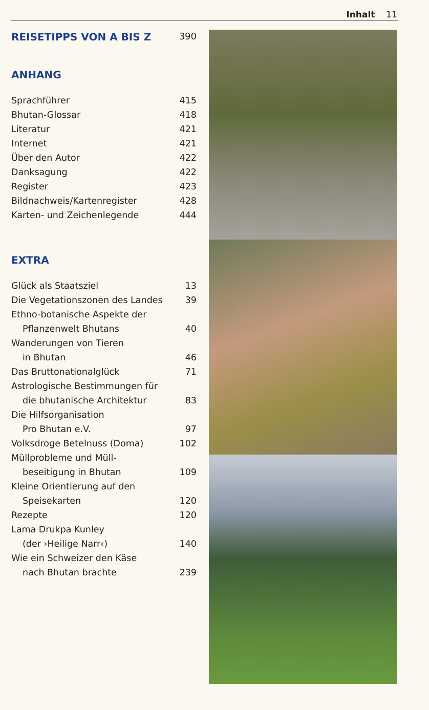Inhalt 11
REISETIPPS VON A BIS Z 390
ANHANG
Sprachführer 415
Bhutan-Glossar 418
Literatur 421
Internet 421
Über den Autor 422
Danksagung 422
Register 423
Bildnachweis/Kartenregister 428
Karten- und Zeichenlegende 444
EXTRA
Glück als Staatsziel 13
Die Vegetationszonen des Landes 39
Ethno-botanische Aspekte der
Pflanzenwelt Bhutans 40
Wanderungen von Tieren
in Bhutan 46
Das Bruttonationalglück 71
Astrologische Bestimmungen für
die bhutanische Architektur 83
Die Hilfsorganisation
Pro Bhutan e.V. 97
Volksdroge Betelnuss (Doma) 102
Müllprobleme und Müll-
beseitigung in Bhutan 109
Kleine Orientierung auf den
Speisekarten 120
Rezepte 120
Lama Drukpa Kunley
(der ›Heilige Narr‹) 140
Wie ein Schweizer den Käse
nach Bhutan brachte 239